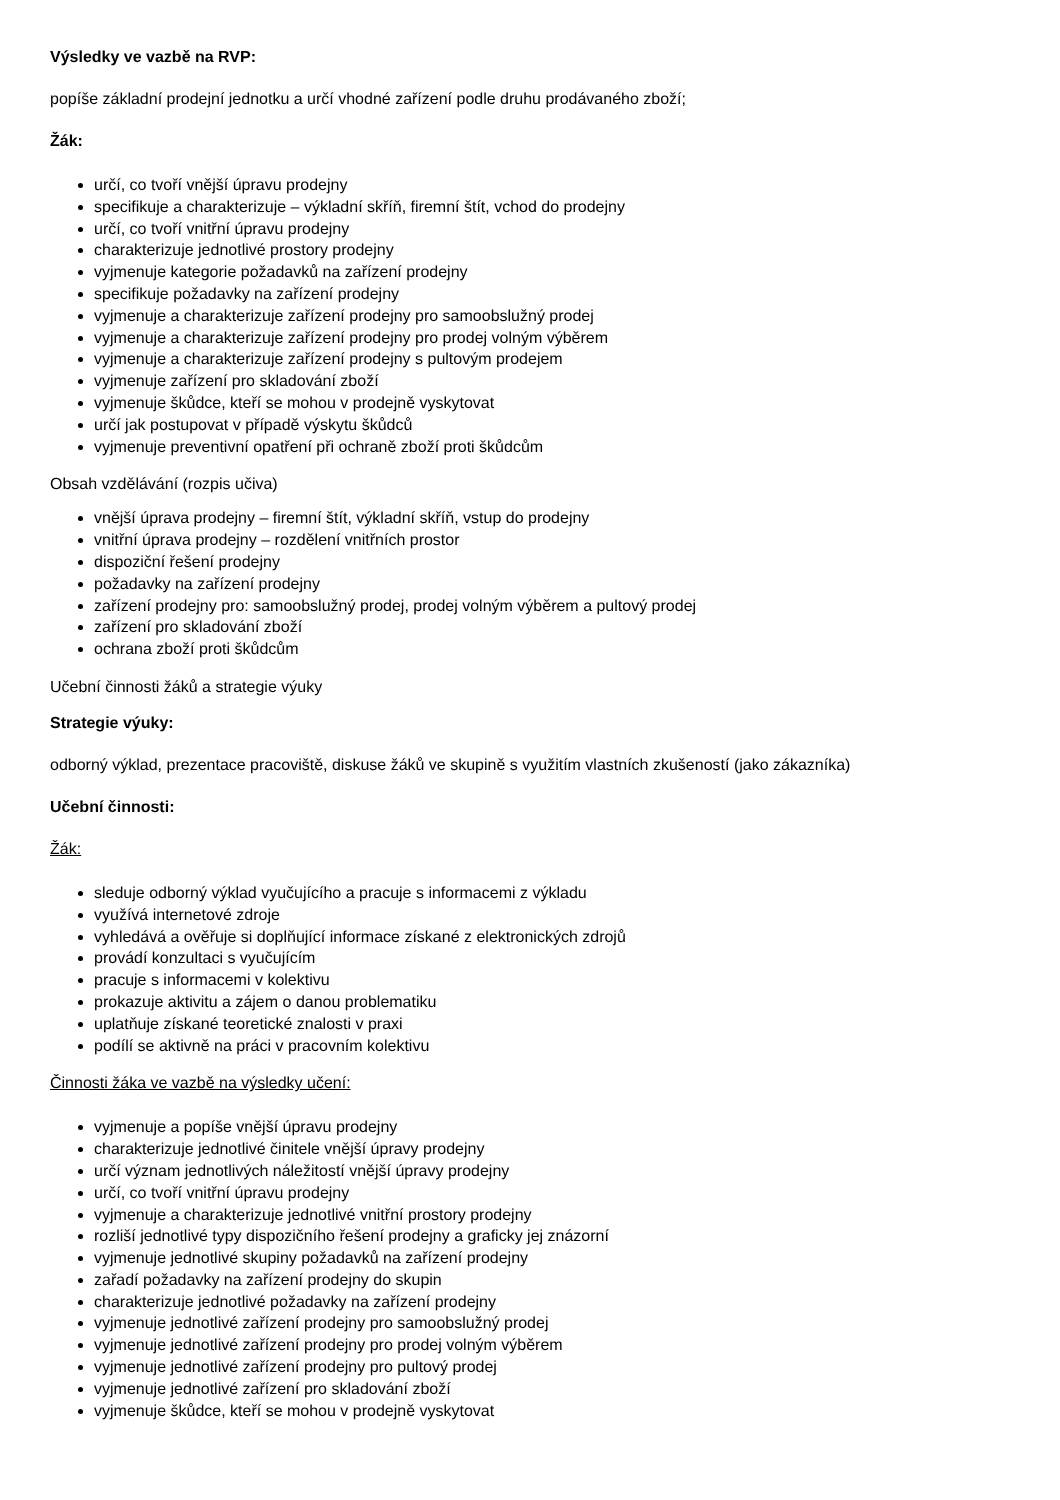Výsledky ve vazbě na RVP:
popíše základní prodejní jednotku a určí vhodné zařízení podle druhu prodávaného zboží;
Žák:
určí, co tvoří vnější úpravu prodejny
specifikuje a charakterizuje – výkladní skříň, firemní štít, vchod do prodejny
určí, co tvoří vnitřní úpravu prodejny
charakterizuje jednotlivé prostory prodejny
vyjmenuje kategorie požadavků na zařízení prodejny
specifikuje požadavky na zařízení prodejny
vyjmenuje a charakterizuje zařízení prodejny pro samoobslužný prodej
vyjmenuje a charakterizuje zařízení prodejny pro prodej volným výběrem
vyjmenuje a charakterizuje zařízení prodejny s pultovým prodejem
vyjmenuje zařízení pro skladování zboží
vyjmenuje škůdce, kteří se mohou v prodejně vyskytovat
určí jak postupovat v případě výskytu škůdců
vyjmenuje preventivní opatření při ochraně zboží proti škůdcům
Obsah vzdělávání (rozpis učiva)
vnější úprava prodejny – firemní štít, výkladní skříň, vstup do prodejny
vnitřní úprava prodejny – rozdělení vnitřních prostor
dispoziční řešení prodejny
požadavky na zařízení prodejny
zařízení prodejny pro: samoobslužný prodej, prodej volným výběrem a pultový prodej
zařízení pro skladování zboží
ochrana zboží proti škůdcům
Učební činnosti žáků a strategie výuky
Strategie výuky:
odborný výklad, prezentace pracoviště, diskuse žáků ve skupině s využitím vlastních zkušeností (jako zákazníka)
Učební činnosti:
Žák:
sleduje odborný výklad vyučujícího a pracuje s informacemi z výkladu
využívá internetové zdroje
vyhledává a ověřuje si doplňující informace získané z elektronických zdrojů
provádí konzultaci s vyučujícím
pracuje s informacemi v kolektivu
prokazuje aktivitu a zájem o danou problematiku
uplatňuje získané teoretické znalosti v praxi
podílí se aktivně na práci v pracovním kolektivu
Činnosti žáka ve vazbě na výsledky učení:
vyjmenuje a popíše vnější úpravu prodejny
charakterizuje jednotlivé činitele vnější úpravy prodejny
určí význam jednotlivých náležitostí vnější úpravy prodejny
určí, co tvoří vnitřní úpravu prodejny
vyjmenuje a charakterizuje jednotlivé vnitřní prostory prodejny
rozliší jednotlivé typy dispozičního řešení prodejny a graficky jej znázorní
vyjmenuje jednotlivé skupiny požadavků na zařízení prodejny
zařadí požadavky na zařízení prodejny do skupin
charakterizuje jednotlivé požadavky na zařízení prodejny
vyjmenuje jednotlivé zařízení prodejny pro samoobslužný prodej
vyjmenuje jednotlivé zařízení prodejny pro prodej volným výběrem
vyjmenuje jednotlivé zařízení prodejny pro pultový prodej
vyjmenuje jednotlivé zařízení pro skladování zboží
vyjmenuje škůdce, kteří se mohou v prodejně vyskytovat